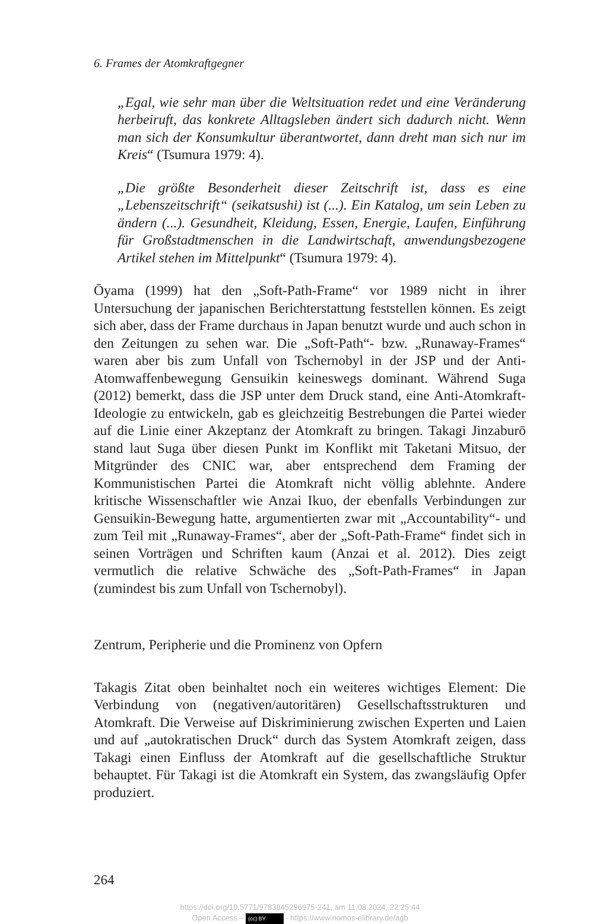6. Frames der Atomkraftgegner
„Egal, wie sehr man über die Weltsituation redet und eine Veränderung herbeiruft, das konkrete Alltagsleben ändert sich dadurch nicht. Wenn man sich der Konsumkultur überantwortet, dann dreht man sich nur im Kreis“ (Tsumura 1979: 4).
„Die größte Besonderheit dieser Zeitschrift ist, dass es eine „Lebenszeitschrift“ (seikatsushi) ist (...). Ein Katalog, um sein Leben zu ändern (...). Gesundheit, Kleidung, Essen, Energie, Laufen, Einführung für Großstadtmenschen in die Landwirtschaft, anwendungsbezogene Artikel stehen im Mittelpunkt“ (Tsumura 1979: 4).
Ōyama (1999) hat den „Soft-Path-Frame“ vor 1989 nicht in ihrer Untersuchung der japanischen Berichterstattung feststellen können. Es zeigt sich aber, dass der Frame durchaus in Japan benutzt wurde und auch schon in den Zeitungen zu sehen war. Die „Soft-Path“- bzw. „Runaway-Frames“ waren aber bis zum Unfall von Tschernobyl in der JSP und der Anti-Atomwaffenbewegung Gensuikin keineswegs dominant. Während Suga (2012) bemerkt, dass die JSP unter dem Druck stand, eine Anti-Atomkraft-Ideologie zu entwickeln, gab es gleichzeitig Bestrebungen die Partei wieder auf die Linie einer Akzeptanz der Atomkraft zu bringen. Takagi Jinzaburō stand laut Suga über diesen Punkt im Konflikt mit Taketani Mitsuo, der Mitgründer des CNIC war, aber entsprechend dem Framing der Kommunistischen Partei die Atomkraft nicht völlig ablehnte. Andere kritische Wissenschaftler wie Anzai Ikuo, der ebenfalls Verbindungen zur Gensuikin-Bewegung hatte, argumentierten zwar mit „Accountability“- und zum Teil mit „Runaway-Frames“, aber der „Soft-Path-Frame“ findet sich in seinen Vorträgen und Schriften kaum (Anzai et al. 2012). Dies zeigt vermutlich die relative Schwäche des „Soft-Path-Frames“ in Japan (zumindest bis zum Unfall von Tschernobyl).
Zentrum, Peripherie und die Prominenz von Opfern
Takagis Zitat oben beinhaltet noch ein weiteres wichtiges Element: Die Verbindung von (negativen/autoritären) Gesellschaftsstrukturen und Atomkraft. Die Verweise auf Diskriminierung zwischen Experten und Laien und auf „autokratischen Druck“ durch das System Atomkraft zeigen, dass Takagi einen Einfluss der Atomkraft auf die gesellschaftliche Struktur behauptet. Für Takagi ist die Atomkraft ein System, das zwangsläufig Opfer produziert.
264
https://doi.org/10.5771/9783845296975-241, am 11.08.2024, 22:25:44
Open Access – (cc) BY - https://www.nomos-elibrary.de/agb